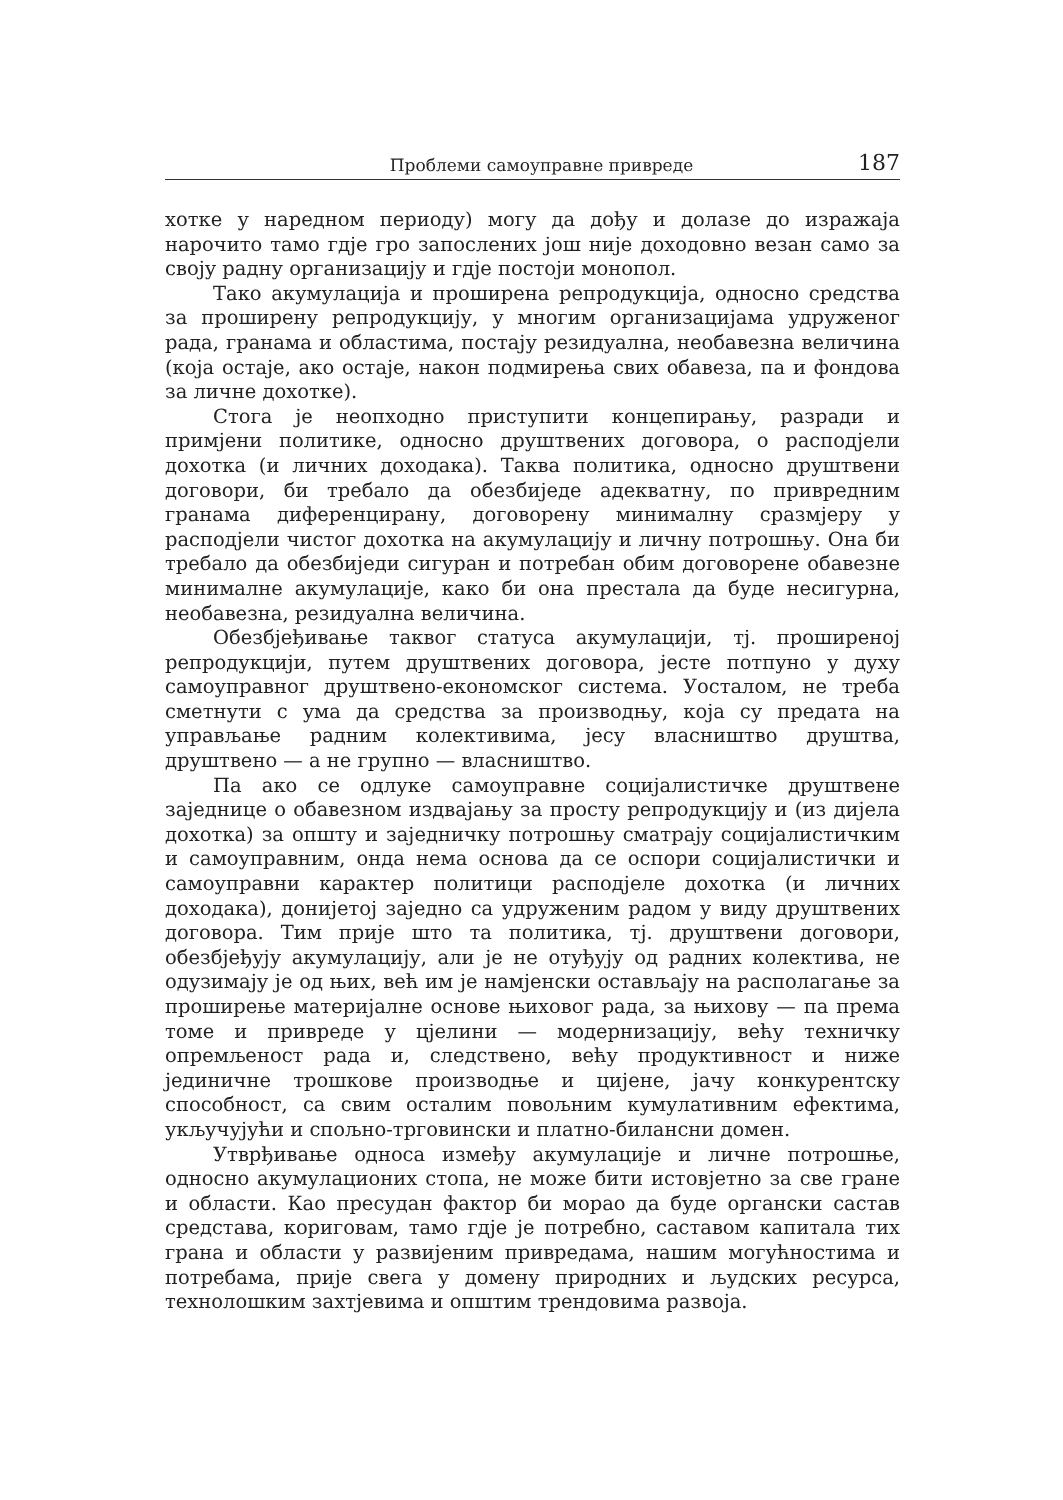Проблеми самоуправне привреде 187
хотке у наредном периоду) могу да дођу и долазе до изражаја нарочито тамо гдје гро запослених још није доходовно везан само за своју радну организацију и гдје постоји монопол.
Тако акумулација и проширена репродукција, односно средства за проширену репродукцију, у многим организацијама удруженог рада, гранама и областима, постају резидуална, необавезна величина (која остаје, ако остаје, након подмирења свих обавеза, па и фондова за личне дохотке).
Стога је неопходно приступити концепирању, разради и примјени политике, односно друштвених договора, о расподјели дохотка (и личних доходака). Таква политика, односно друштвени договори, би требало да обезбиједе адекватну, по привредним гранама диференцирану, договорену минималну сразмјеру у расподјели чистог дохотка на акумулацију и личну потрошњу. Она би требало да обезбиједи сигуран и потребан обим договорене обавезне минималне акумулације, како би она престала да буде несигурна, необавезна, резидуална величина.
Обезбјеђивање таквог статуса акумулацији, тј. проширеној репродукцији, путем друштвених договора, јесте потпуно у духу самоуправног друштвено-економског система. Уосталом, не треба сметнути с ума да средства за производњу, која су предата на управљање радним колективима, јесу власништво друштва, друштвено — а не групно — власништво.
Па ако се одлуке самоуправне социјалистичке друштвене заједнице о обавезном издвајању за просту репродукцију и (из дијела дохотка) за општу и заједничку потрошњу сматрају социјалистичким и самоуправним, онда нема основа да се оспори социјалистички и самоуправни карактер политици расподјеле дохотка (и личних доходака), донијетој заједно са удруженим радом у виду друштвених договора. Тим прије што та политика, тј. друштвени договори, обезбјеђују акумулацију, али је не отуђују од радних колектива, не одузимају је од њих, већ им је намјенски остављају на располагање за проширење материјалне основе њиховог рада, за њихову — па према томе и привреде у цјелини — модернизацију, већу техничку опремљеност рада и, следствено, већу продуктивност и ниже јединичне трошкове производње и цијене, јачу конкурентску способност, са свим осталим повољним кумулативним ефектима, укључујући и спољно-трговински и платно-билансни домен.
Утврђивање односа између акумулације и личне потрошње, односно акумулационих стопа, не може бити истовјетно за све гране и области. Као пресудан фактор би морао да буде органски састав средстава, кориговам, тамо гдје је потребно, саставом капитала тих грана и области у развијеним привредама, нашим могућностима и потребама, прије свега у домену природних и људских ресурса, технолошким захтјевима и општим трендовима развоја.